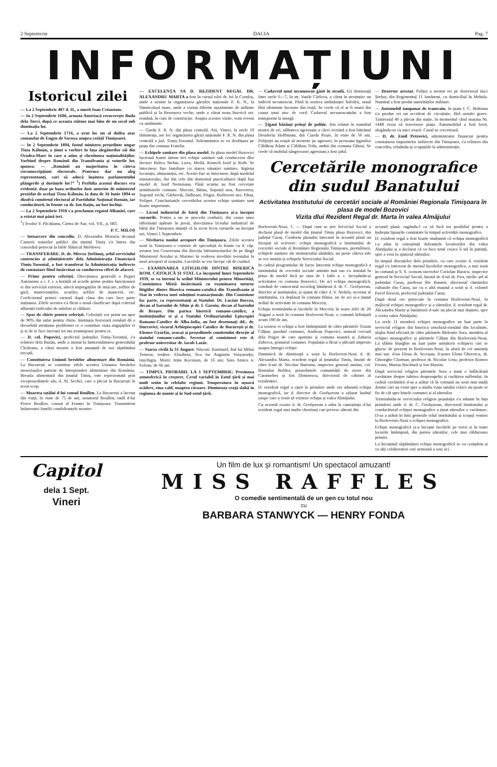2 Septemvrie DACIA Pag. 7
INFORMAȚIUNI
Istoricul zilei
— La 2 Septembrie 407 d. H., a murit Ioan Crisostom.
— In 2 Septembrie 1686, armata Austriacă recucerește Buda dela Turci, după ce aceasta stătuse mai bine de un secol sub dominația lor.
— La 2 Septembrie 1716, a avut loc un al doilea atac comandat de Eugen de Savoya asupra cetății Timișoarei.
— In 2 Septembrie 1894, fostul ministru președinte ungar Tisza Kálmán, a ținut o vorbire în fața alegătorilor săi din Oradea-Mare în care a atins și chestiunea naționalităților. Vorbind despre Românii din Transilvania și voturile lor, spunea: — „Românii au majoritatea în câteva circumscripțiuni electorale. Pentruce dar nu aleg reprezentanți, cari să aducă înaintea parlamentului plângerile și dorințele lor?” <sup>1</sup>) Perfidia acestui discurs era evidentă: doar pe baza ordinelor date anterior de ministerul prezidat de același Tisza Kálmán, la data de 16 Iunie 1894 se dizolvă comitetul electoral al Partidului Național Român, iar conducătorii, în frunte cu dr. Ion Rațiu, au fost închiși.
— La 2 Septembrie 1918 s'a proclamat regatul Albaniei, care a existat mai până ieri.
<sup>1</sup>) Teodor V. Păcățianu, Cartea de Aur, vol. VII., p. 683.
P. C. MILOȘ
— Intoarcere din concediu. D. Alexandru Morariu decanul Camerii notarilor publici din ținutul Timiș s'a întors din concediul petrecut la băile Slănicul Moldovei.
— TRANSFERARE. D. dr. Mircea Ștefănuț, șeful serviciului contencios și administrativ dela Administrația Financiară Timiș-Torontal, a fost transferat la Administrația indirecte de constatare fiind însărcinat cu conducerea cifrei de afaceri.
— Prime pentru ceferiști. Direcțiunea generală a Regiei Autonome a c. f. r. a hotărât să acorde prime pentru funcționarii ei din serviciul exterior, adecă impiegaților de mișcare, șefilor de gară, manevranților, acarilor, șefilor de manevră, etc. Coeficientul primei variază după clasa din care face parte stațiunea. Zilele acestea s'a făcut o nouă clasificare după criteriul afluenții traficului de mărfuri și călători.
— Spor de chirie pentru ceferiști. Ceferiștii vor primi un spor de 90% din salar pentru chirie. Instituția feroviară română dă o deosebită atențiune problemei ce o constitue viața angajaților ei și zi de zi face inovații tot ma avantajoase pentru ei.
— D. col. Popovici, prefectul județului Timiș-Torontal, s'a reîntors dela Buzău, unde a asistat la înmormântarea generalului Clodeanu, a cărui moarte a fost anunțată de noi săptămâna trecută.
— Constituirea Uniunii breslelor alimentare din România. La București se constitue zilele acestea Uniunea breslelor meseriașilor patroni de întreprinderi alimentare din România. Breasla alimentară din ținutul Timiș, este reprezentată prin vicepreședintele său, d. Al. Sechei, care a plecat la București în acest scop.
— Moartea tatălui d-lui consul Boullen. La București a încetat din viață, în etate de 75 de ani, senatorul Boullen, tatăl d-lui Pierre Boullen, consul al Franței în Timișoara. Transmitem îndureratei familii condoleanțele noastre.
— EXCELENȚA SA D. REZIDENT REGAL DR. ALEXANDRU MARTA a fost în cursul zilei de Joi la Comloș, unde a asistat la organizarea gărzilor naționale F. R. N., la Sânnicolaul mare, unde a vizitat diferite așezăminte de utilitate publică și la Besenova veche, unde a văzut noua biserică ort. română, în curs de construcție. Asupra acestor vizite, vom reveni cu amănunte.
— Garda F. R. N. din plasa centrală. Azi, Vineri, la orele 10 dimineața, are loc organizarea gărzii naționale F. R. N. din plasa centrală a jud. Timiș-Torontal. Solemnitatea se va desfășura pe piața din comuna Fratelia.
— Echipele sanitare din plasa model. In plasa model Bozovici lucrează foarte intens trei echipe sanitare sub conducerea dlor doctori Balica Stefan, Luva, Meilă, Kintsch Iosif și Roth. Se întocmesc fișe familiare cu starea situației sanitare, higiena locuinței, alimentația, etc. Aceste fișe se întocmesc după modelul ministerului, dar din cele din domeniul puericulturei după fișa model dr. Iosif Nemoianu. Până acuma au fost cercetate următoarele comune: Moceni, Bănia, Sopotul nou, Rasverteu, Sopotul vechi, Gârbovăț, Dalboșet, Prigor, Borloveni noi, Pătaș, Prilipet. Concluziunile cercetărilor acestor echipe sanitare sunt foarte importante.
— Liceul industrial de băeți din Timișoara și-a început cursurile. Pentru a nu se proceda confuzii, din cauza unor informații apărute în presă, direcțiunea liceului industrial de băeți din Timișoara anunță că la acest liceu cursurile au început azi, Vineri 1 Septembrie.
— Nivelarea noului aeroport din Timișoara. Zilele acestea sosit la Timișoara o comisie de specialiști în frunte cu d. căp. aviator Ion Cosoveanu din direcția înfrastructurilor de pe lângă Ministerul Aerului și Marinei în vederea nivelării terenului la noul aeroport al orașului. Lucrările se vor începe cât de curând.
— EXAMINAREA LITIGIILOR DINTRE BISERICA ROM. CATOLICĂ ȘI STAT. La începutul lunei Septembrie 1939, se va întruni la sediul Ministerului pentru Minorități, Comisiunea Mixtă însărcinată cu examinarea tuturor litigiilor dintre Biserica romano-catolică din Transilvania și Stat în vederea unei soluțiuni transacționale. Din Comisiune fac parte, ca reprezentanți ai Statului: Dr. Lucian Borcea, decan al baroului de Sibiu și dr. I. Garoiu, decan al baroului de Brașov. Din partea bisericii romano-catolice, a instituțiunilor ei și a Statului Ordinariatului Episcopiei Romano-Catolice de Alba-Iulia, au fost desemnați dd.: dr. Durcovici, vicarul Arhiepiscopiei Catolice de București și dr. Elemer Gyárfás, avocat și președintele comitetului direcție al statului romano-catolic. Secretar al comisiunei este d. profesor universitar dr. Iacob Lazăr.
— Starea civilă la 31 August: Născuti: Raimund, fiul lui Mihai Ternesz, tesător; Elisabeta, fica lui Augustin Vinyarszky, tinichigiu. Morti: Irma Kocsisan, de 16 ani; Sara Amica n. Folean, de 66 ani.
— TIMPUL PROBABIL LA 1 SEPTEMBRIE: Presiunea atmosferică în creștere. Cerul variabil în Estul țării și mai mult senin în celelalte regiuni. Temperatura în ușoară scădere, ziua cald, noaptea răcoare. Dimineata ceață slabă în regiunea de munte și în Sud-estul țării.
— Cadavrul unui necunoscut găsit în stradă. Eri dimineață între orele 6—7, în str. Vasile Cârlova, a căzut în nesimțire un individ necunoscut. Până la sosirea ambulanței Salvării, omul fără identitate încetase din viață. Se crede că el ar fi murit din cauza unui atac de cord. Cadavrul necunoscutului a fost transportat la morgă.
— Țigani bătăuși prinși de poliție. Am relatat în numărul nostru de eri, sălbateca agresiune a cărei victimă a fost bătrânul Desideriu Hoffmann, din Ciarda Roșie, în etate de 56 ani. Polițiștii au reușit să aresteze pe agresori, în persoana țiganilor Căldăraș Adam și Căldăraș Trifu, ambii din comuna Gătaia. Se crede că mobilul sângeroasei agresiuni a fost jaful.
— Dezertor arestat. Poliția a arestat eri pe dezertorul Iaici Ștefan, din Regimentul 11 Jandarmi, cu domiciliul în Mehala. Numitul a fost predat autorităților militare.
— Automobil tamponat de tramvaiu. In piața I. C. Brătianu s'a produs eri un accident de circulație, fără urmări grave. Tramvaiul 46 a plecat din stație, în momentul când mașina Nr. 1448 vroia să traverseze piața. Automobilul a fost lovit, alegându-se cu mici avarii. Cazul se cercetează.
— D. dr. Emil Petrovici, administrator financiar pentru constatarea impozitelor indirecte din Timișoara, s'a reîntors din concediu, reluându-și ocupațiile la administrație.
Cercetările monografice din sudul Banatului
Activitatea Institutului de cercetări sociale al României Regionala Timișoara în plasa de model Bozovici
Vizita dlui Rezident Regal dr. Marta în valea Almăjului
Borlovenii-Noui, 1. — După cum se știe Serviciul Social a declarat plasă de model din ținutul Timiș plasa Bozovici, din județul Caraș. Conform planului întocmit în această plasă au început să activeze: echipa monografică a Institutului de cercetări sociale al României Regionala Timișoara, premilitarii, echipele sanitare ale ministerului sănătății, iar peste câteva zile se vor instala și echipele Serviciului Social.
In cadrul programului de lucru întocmit echipa monografică a institutului de cercetări sociale amintit mai sus s'a instalat în plasa de model încă pe ziua de 1 Iulie a. c. începându-și activitatea cu comuna Bozovici. De aci echipa monografică, condusă de cunoscutul sociolog bănățean d. dr. C. Grofșorean, director al institutului, și ajutat de către d. V. Nedela, secretar al institutului, s'a deplasat în comuna Bănia, iar de aci și-a mutat sediul de activitate în comuna Moceriș.
Echipa terminându-și lucrările la Moceriș în seara zilei de 26 August a sosit în comuna Borloveni-Noui, o comună înființată acum 100 de ani.
La sosirea ei echipa a fost întâmpinată de către părintele Traian Călțun, parohul comunei, Andrean Popovici, notarul cercual dela Prigor de care aparține și comuna noastră și Zaharia Zaberca, primarul comunei. Populația a făcut o plăcută impresie asupra întregei echipe.
Duminică de dimineață a sosit la Borloveni-Noui d. dr. Alexandru Marta, rezident regal al ținutului Timiș, însoțit de către d-nii dr. Nicolae Buteanu, inspector general sanitar, col. Romulus Boldea, președintele comunității de avere din Caransebeș și Ion Diminescu, directorul de cabinet al rezidenției.
D. rezident regal a oprit la primărie unde era adunată echipa monografică, iar d. director dr. Grofșorean a salutat înaltul oaspe care a venit să viziteze echipa și valea Almăjului.
Cu această ocazie d. dr. Grofșorean a adus la cunoștința d-lui rezident regal mai multe chestiuni cari privesc sătenii din
această plasă, rugându-l ca să facă tot posibilul pentru a îndrepta lipsurile constatate în timpul activității monografice.
D. rezident regal a fost foarte mulțumit că echipa monografică i-a adus la cunoștință doleanțele locuitorilor din valea Almăjului și a declarat că va face totul ceiace îi stă în putință, spre a veni în ajutorul sătenilor.
In timpul discuțiilor dela primărie, cu care ocazie d. rezident regal s'a interesat de mersul lucrărilor monografice, a mai sosit în comună și S. S. iconom stavrofor Coriolan Buracu, inspector general în Serviciul Social, însoțit de d-nii dr. Fira, medic șef al județului Caraș, profesor Ilie Rusmir, directorul căminelor culturale din Caraș, iar cu o altă mașină a sosit și d. colonel Pavel Seracin, prefectul județului Caraș.
După două ore petrecute în comuna Borlovenii-Noui, în mijlocul echipei monografice și a sătenilor, d. rezident regal dr. Alexandru Marta și însoțitorii d-sale au plecat mai departe, spre a vizita valea Almăjului.
La orele 11 membrii echipei monografice au luat parte la serviciul religios din biserica ortodoxă-română din localitate, slujba fiind oficiată de către părintele Melentie Sora, membru al echipei monografice și părintele Călțun din Borlovenii-Noui. La sfânta liturghie au luat parte următorii echipieri cari se găsesc de prezent în Borlovenii-Noui, în afară de cei amintiți mai sus: d-na Elena dr. Secoșan, d-șoara Elena Gherescu, dr. Gheorghe Cîorman, profesor dr. Nicolae Ursu, profesor Romeo Feraru, Marius Bucătură și Ion Maxim.
După serviciul religios părintele Sora a ținut o înflăcărată cuvântare despre iubirea deaproapelui și curățirea sufletului. In cadrul cuvântării d-sa a arătat că în comună au sosit mai mulți domni cari au venit spre a studia viața satului celace nu poate se fie de cât spre binele comunei și al sătenilor.
Terminându-se serviciului religios populația s'a adunat în fața primăriei unde d. dr. C. Grofșorean, directorul Institutului și conducătorul echipei monografice a ținut sătenilor o cuvântare. D-sa a arătat în linii generale rolul institutului și scopul venirei la Borlovenii-Noui a echipei monografice.
Echipa monografică și-a început lucrările pe teren și în toate locurile întâmpină, din partea sătenilor, cele mai călduroase primiri.
La începutul săptămânei echipa monografică se va completa și cu alți colaboratori cari urmează a sosi aci.
Capitol
dela 1 Sept.
Vineri
Un film de lux și romantism! Un spectacol amuzant!
MISS RAFFLES
O comedie sentimentală de un gen cu totul nou
cu
BARBARA STANWYCK — HENRY FONDA